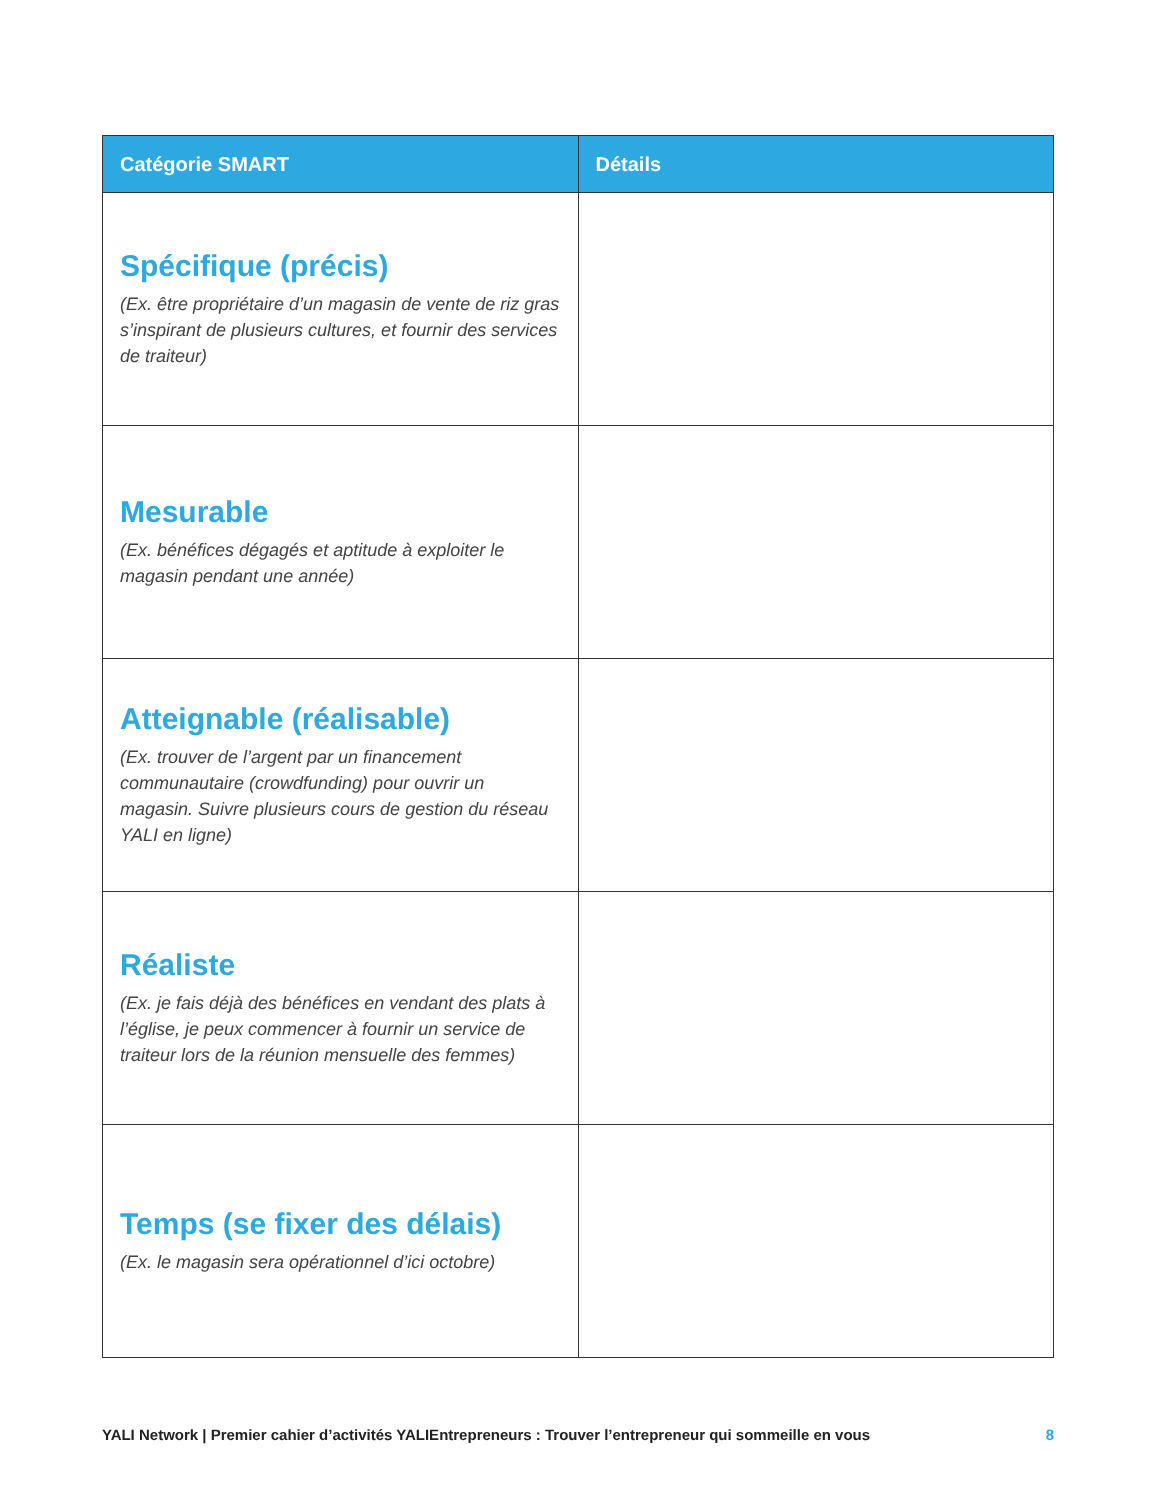| Catégorie SMART | Détails |
| --- | --- |
| Spécifique (précis) (Ex. être propriétaire d’un magasin de vente de riz gras s’inspirant de plusieurs cultures, et fournir des services de traiteur) | |
| Mesurable (Ex. bénéfices dégagés et aptitude à exploiter le magasin pendant une année) | |
| Atteignable (réalisable) (Ex. trouver de l’argent par un financement communautaire (crowdfunding) pour ouvrir un magasin. Suivre plusieurs cours de gestion du réseau YALI en ligne) | |
| Réaliste (Ex. je fais déjà des bénéfices en vendant des plats à l’église, je peux commencer à fournir un service de traiteur lors de la réunion mensuelle des femmes) | |
| Temps (se fixer des délais) (Ex. le magasin sera opérationnel d’ici octobre) | |
YALI Network | Premier cahier d’activités YALIEntrepreneurs : Trouver l’entrepreneur qui sommeille en vous 8